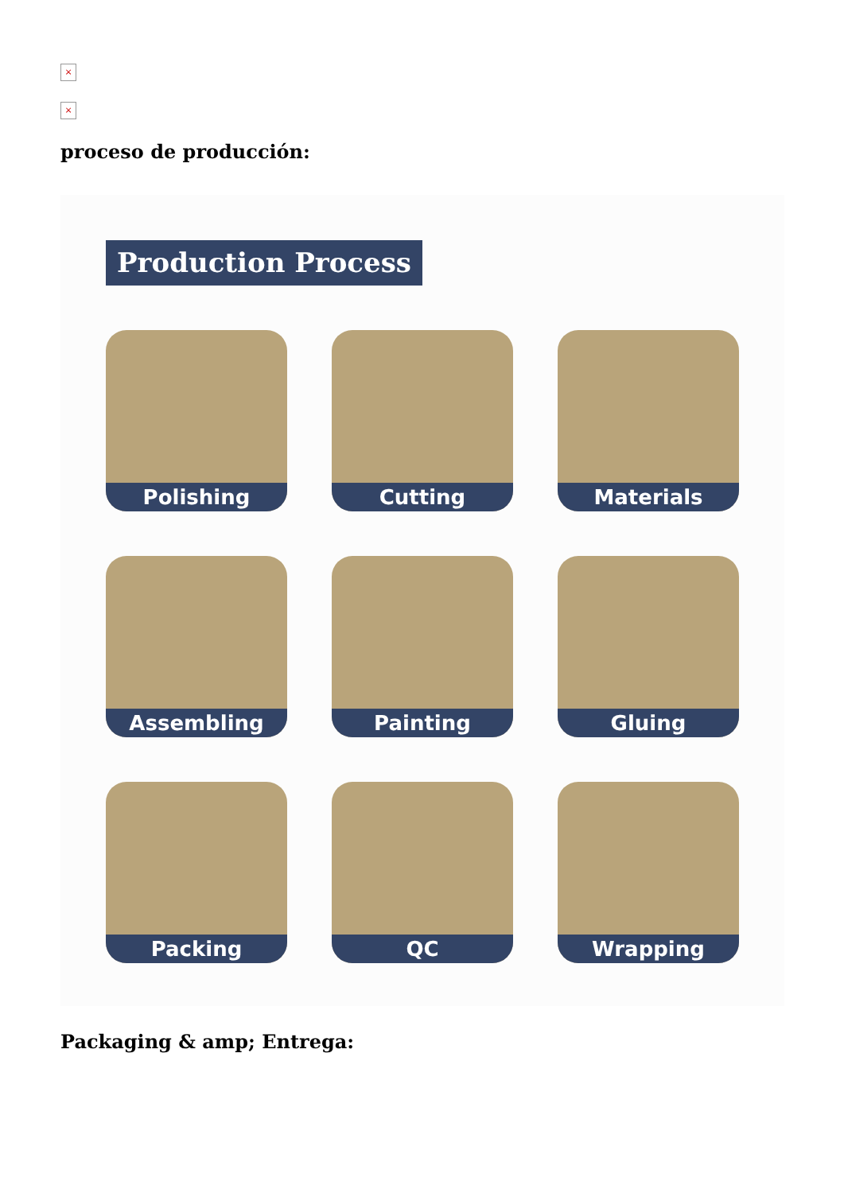×
×
proceso de producción:
Production Process
Polishing
Cutting
Materials
Assembling
Painting
Gluing
Packing
QC
Wrapping
Packaging & amp; Entrega: